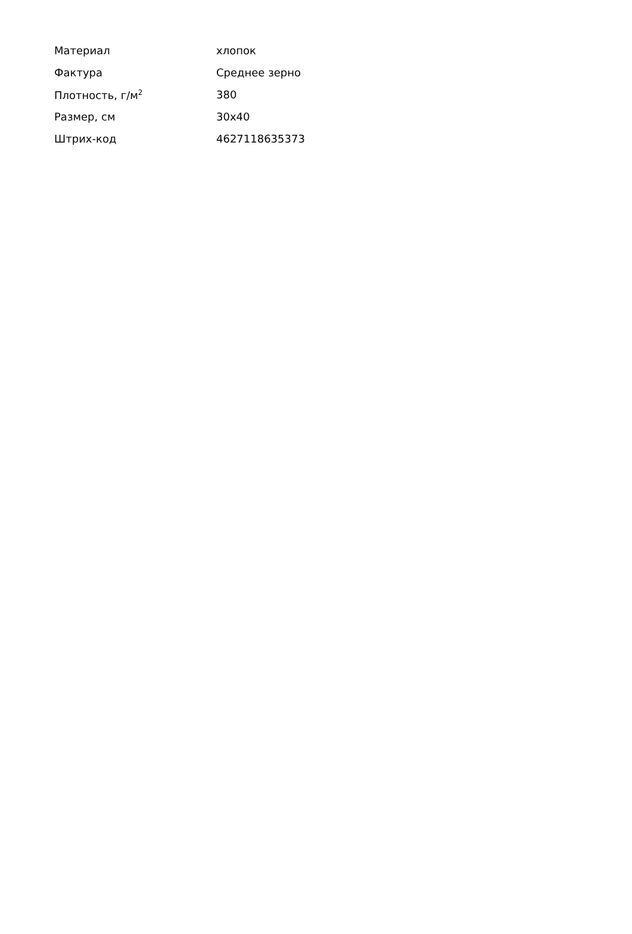| Материал | хлопок |
| Фактура | Среднее зерно |
| Плотность, г/м<sup>2</sup> | 380 |
| Размер, см | 30x40 |
| Штрих-код | 4627118635373 |